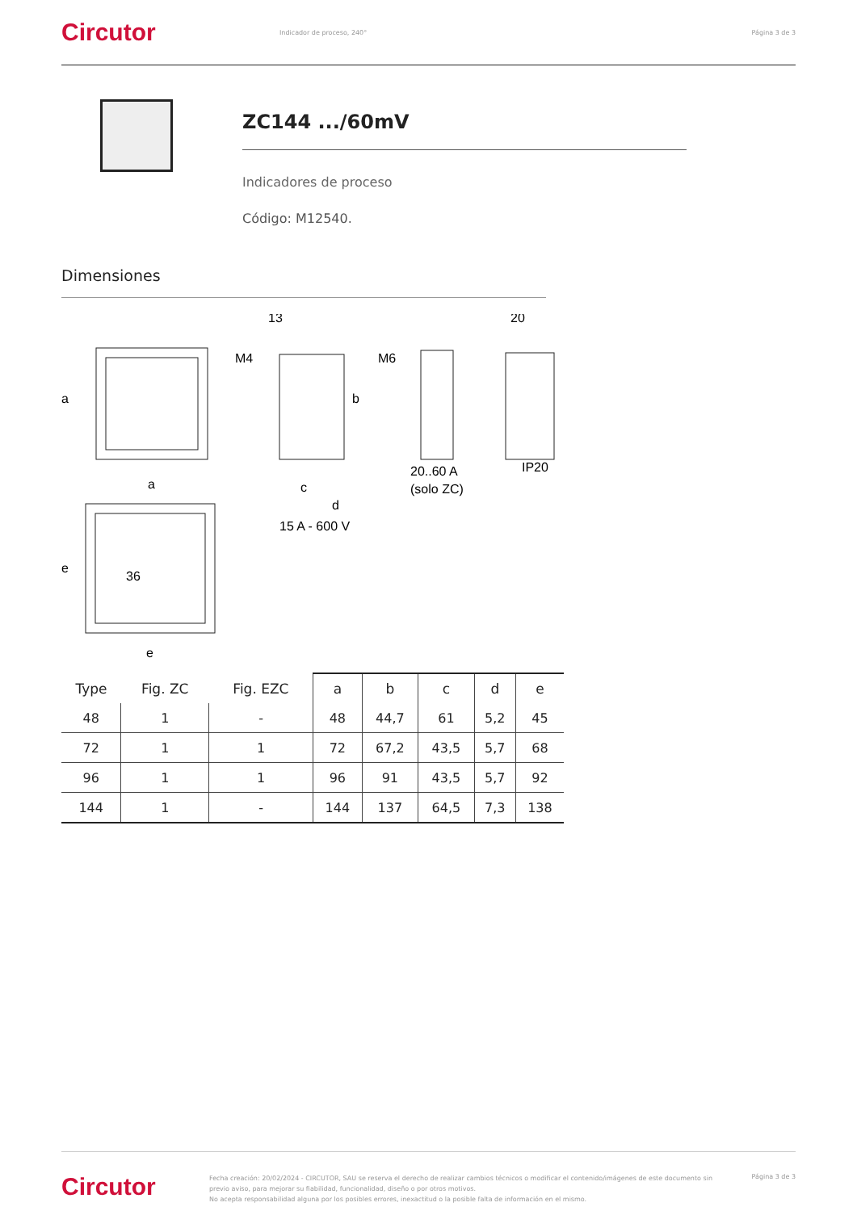Circutor
Indicador de proceso, 240° Página 3 de 3
ZC144 .../60mV
Indicadores de proceso
Código: M12540.
Dimensiones
a
a
13
M4
b
c
d
15 A - 600 V
M6
20..60 A
(solo ZC)
20
IP20
e
e
36
| Type | Fig. ZC | Fig. EZC | a | b | c | d | e |
| --- | --- | --- | --- | --- | --- | --- | --- |
| 48 | 1 | - | 48 | 44,7 | 61 | 5,2 | 45 |
| 72 | 1 | 1 | 72 | 67,2 | 43,5 | 5,7 | 68 |
| 96 | 1 | 1 | 96 | 91 | 43,5 | 5,7 | 92 |
| 144 | 1 | - | 144 | 137 | 64,5 | 7,3 | 138 |
Circutor
Fecha creación: 20/02/2024 - CIRCUTOR, SAU se reserva el derecho de realizar cambios técnicos o modificar el contenido/imágenes de este documento sin previo aviso, para mejorar su fiabilidad, funcionalidad, diseño o por otros motivos.
No acepta responsabilidad alguna por los posibles errores, inexactitud o la posible falta de información en el mismo.
Página 3 de 3